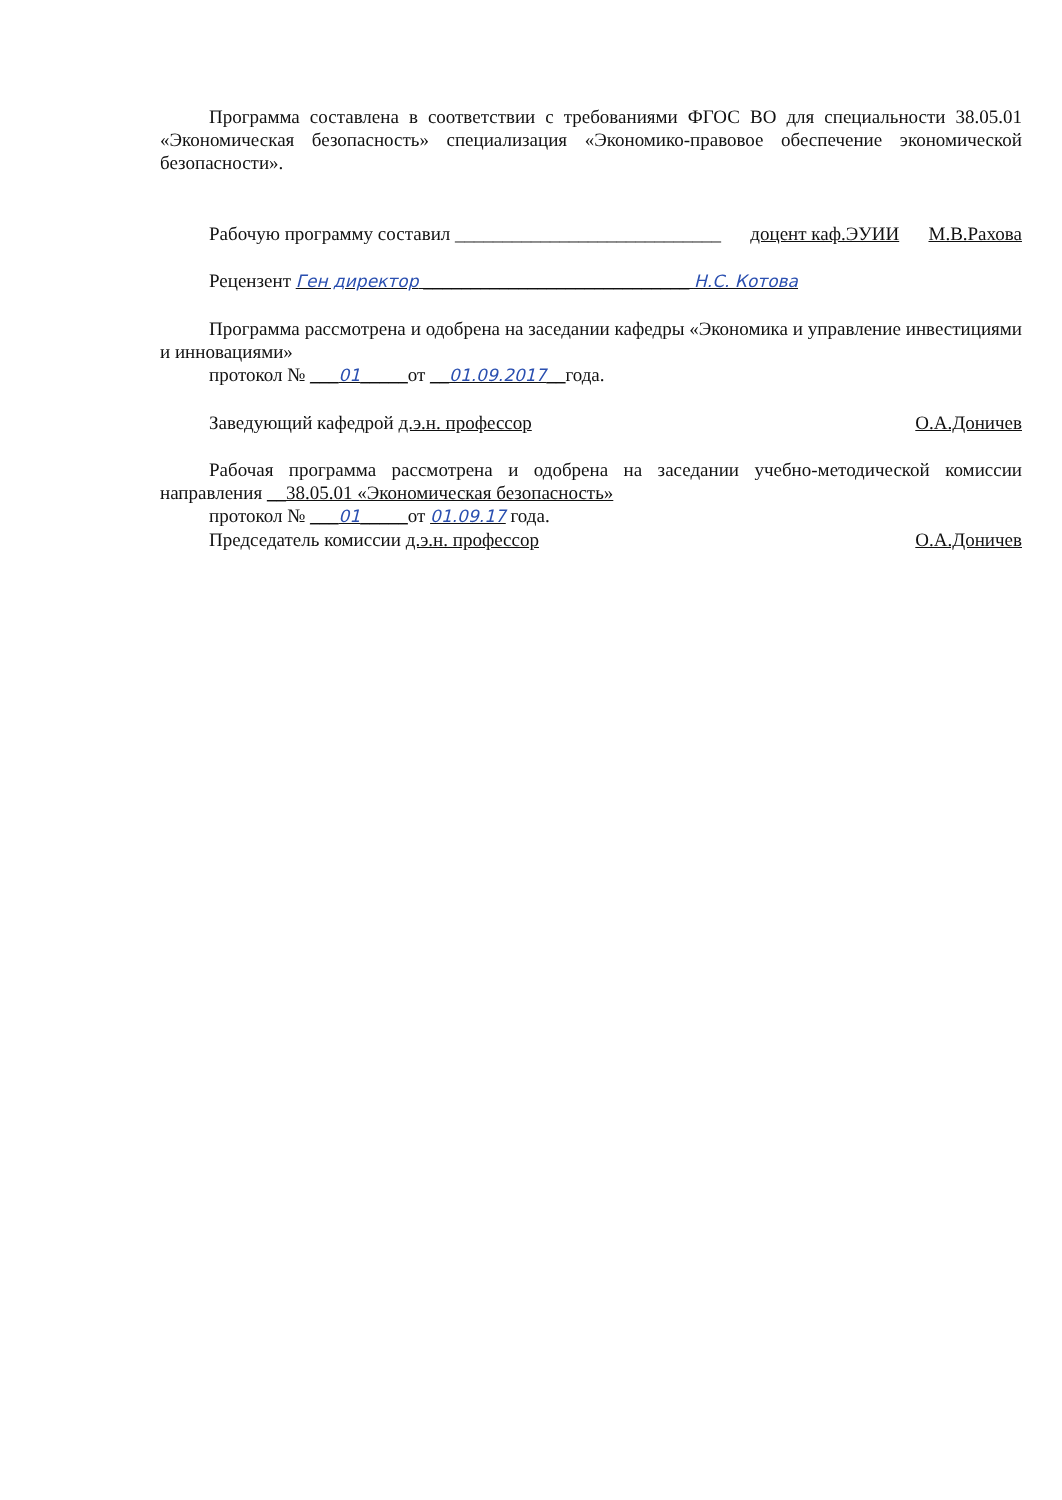Программа составлена в соответствии с требованиями ФГОС ВО для специальности 38.05.01 «Экономическая безопасность» специализация «Экономико-правовое обеспечение экономической безопасности».
Рабочую программу составил ____________________________ доцент каф.ЭУИИ М.В.Рахова
Рецензент Ген директор ____________________________ Н.С. Котова
Программа рассмотрена и одобрена на заседании кафедры «Экономика и управление инвестициями и инновациями»
протокол № ___01_____от __01.09.2017__года.
Заведующий кафедрой д.э.н. профессор О.А.Доничев
Рабочая программа рассмотрена и одобрена на заседании учебно-методической комиссии направления __38.05.01 «Экономическая безопасность»
протокол № ___01_____от 01.09.17 года.
Председатель комиссии д.э.н. профессор О.А.Доничев